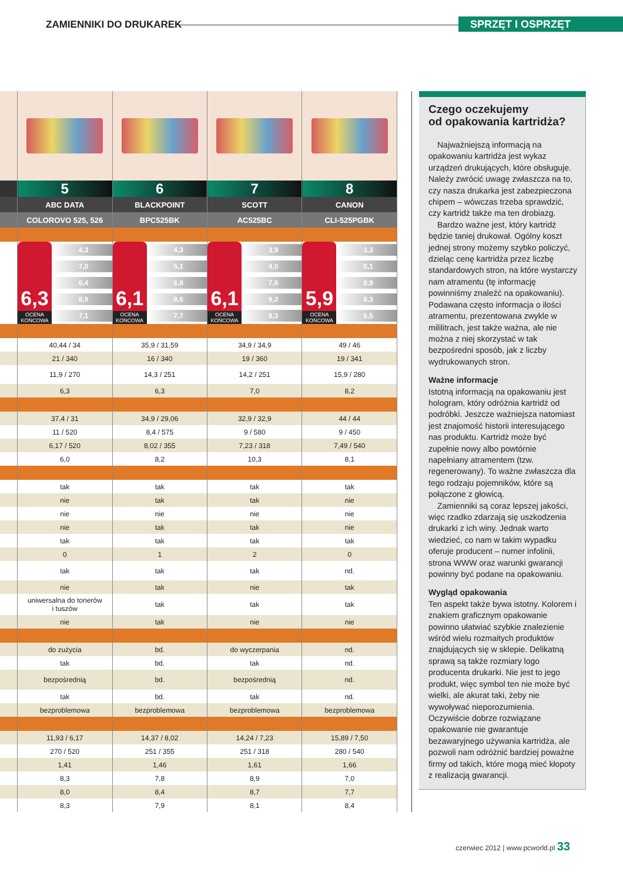ZAMIENNIKI DO DRUKAREK SPRZĘT I OSPRZĘT
| | 5 | 6 | 7 | 8 |
| | ABC DATA | BLACKPOINT | SCOTT | CANON |
| | COLOROVO 525, 526 | BPC525BK | AC525BC | CLI-525PGBK |
| | 6,3 OCENA KOŃCOWA 4,3 7,0 6,4 8,9 7,1 | 6,1 OCENA KOŃCOWA 4,3 5,1 6,8 8,6 7,7 | 6,1 OCENA KOŃCOWA 3,9 4,0 7,6 9,2 8,3 | 5,9 OCENA KOŃCOWA 3,3 5,1 8,9 8,3 6,5 |
| | 40,44 / 34 | 35,9 / 31,59 | 34,9 / 34,9 | 49 / 46 |
| | 21 / 340 | 16 / 340 | 19 / 360 | 19 / 341 |
| | 11,9 / 270 | 14,3 / 251 | 14,2 / 251 | 15,9 / 280 |
| | 6,3 | 6,3 | 7,0 | 8,2 |
| | 37,4 / 31 | 34,9 / 29,06 | 32,9 / 32,9 | 44 / 44 |
| | 11 / 520 | 8,4 / 575 | 9 / 580 | 9 / 450 |
| | 6,17 / 520 | 8,02 / 355 | 7,23 / 318 | 7,49 / 540 |
| | 6,0 | 8,2 | 10,3 | 8,1 |
| | tak | tak | tak | tak |
| | nie | tak | tak | nie |
| | nie | nie | nie | nie |
| | nie | tak | tak | nie |
| | tak | tak | tak | tak |
| | 0 | 1 | 2 | 0 |
| | tak | tak | tak | nd. |
| | nie | tak | nie | tak |
| | uniwersalna do tonerów i tuszów | tak | tak | tak |
| | nie | tak | nie | nie |
| | do zużycia | bd. | do wyczerpania | nd. |
| | tak | bd. | tak | nd. |
| | bezpośrednią | bd. | bezpośrednią | nd. |
| | tak | bd. | tak | nd. |
| | bezproblemowa | bezproblemowa | bezproblemowa | bezproblemowa |
| | 11,93 / 6,17 | 14,37 / 8,02 | 14,24 / 7,23 | 15,89 / 7,50 |
| | 270 / 520 | 251 / 355 | 251 / 318 | 280 / 540 |
| | 1,41 | 1,46 | 1,61 | 1,66 |
| | 8,3 | 7,8 | 8,9 | 7,0 |
| | 8,0 | 8,4 | 8,7 | 7,7 |
| | 8,3 | 7,9 | 8,1 | 8,4 |
Czego oczekujemy
od opakowania kartridża?
Najważniejszą informacją na opakowaniu kartridża jest wykaz urządzeń drukujących, które obsługuje. Należy zwrócić uwagę zwłaszcza na to, czy nasza drukarka jest zabezpieczona chipem – wówczas trzeba sprawdzić, czy kartridż także ma ten drobiazg.
Bardzo ważne jest, który kartridż będzie taniej drukował. Ogólny koszt jednej strony możemy szybko policzyć, dzieląc cenę kartridża przez liczbę standardowych stron, na które wystarczy nam atramentu (tę informację powinniśmy znaleźć na opakowaniu). Podawana często informacja o ilości atramentu, prezentowana zwykle w mililitrach, jest także ważna, ale nie można z niej skorzystać w tak bezpośredni sposób, jak z liczby wydrukowanych stron.
Ważne informacje
Istotną informacją na opakowaniu jest hologram, który odróżnia kartridż od podróbki. Jeszcze ważniejsza natomiast jest znajomość historii interesującego nas produktu. Kartridż może być zupełnie nowy albo powtórnie napełniany atramentem (tzw. regenerowany). To ważne zwłaszcza dla tego rodzaju pojemników, które są połączone z głowicą.
Zamienniki są coraz lepszej jakości, więc rzadko zdarzają się uszkodzenia drukarki z ich winy. Jednak warto wiedzieć, co nam w takim wypadku oferuje producent – numer infolinii, strona WWW oraz warunki gwarancji powinny być podane na opakowaniu.
Wygląd opakowania
Ten aspekt także bywa istotny. Kolorem i znakiem graficznym opakowanie powinno ułatwiać szybkie znalezienie wśród wielu rozmaitych produktów znajdujących się w sklepie. Delikatną sprawą są także rozmiary logo producenta drukarki. Nie jest to jego produkt, więc symbol ten nie może być wielki, ale akurat taki, żeby nie wywoływać nieporozumienia. Oczywiście dobrze rozwiązane opakowanie nie gwarantuje bezawaryjnego używania kartridża, ale pozwoli nam odróżnić bardziej poważne firmy od takich, które mogą mieć kłopoty z realizacją gwarancji.
czerwiec 2012 | www.pcworld.pl 33